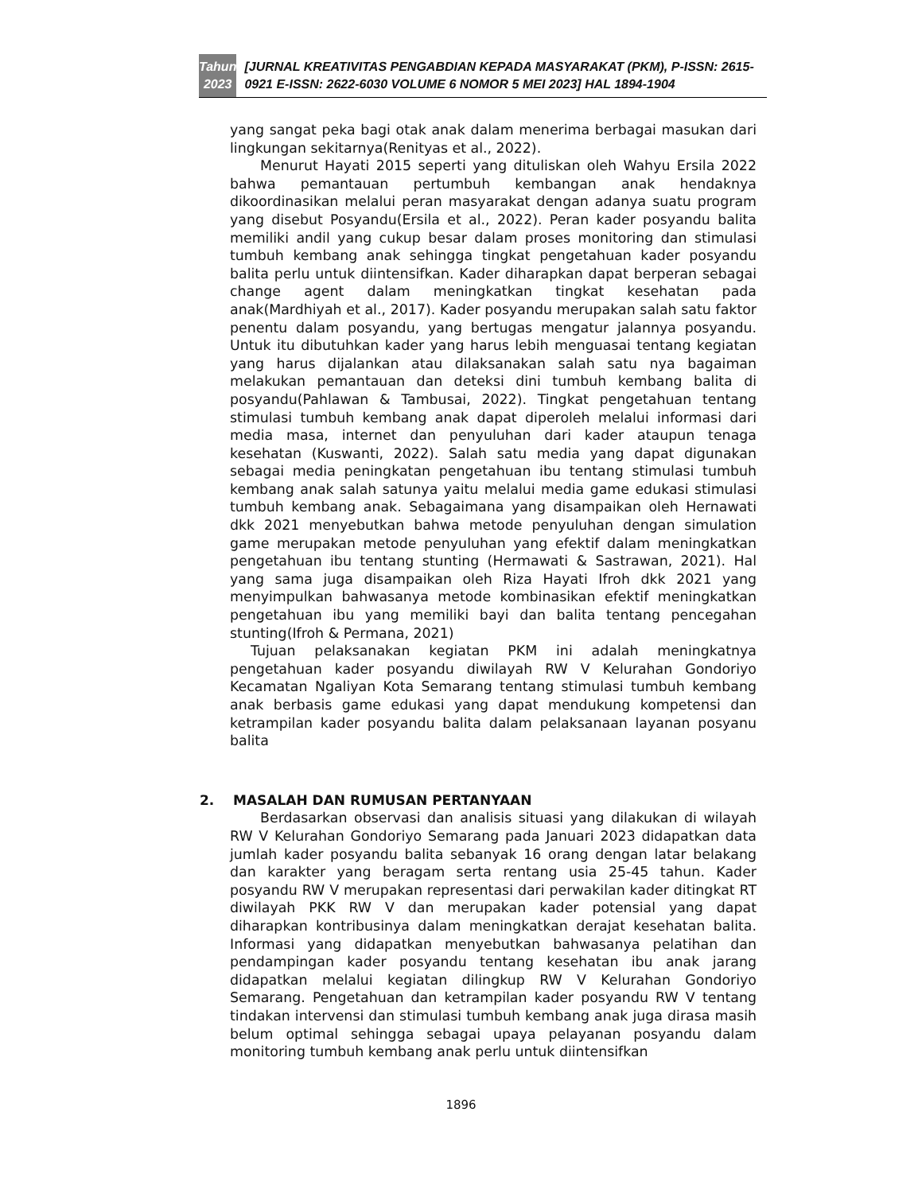Tahun
2023
[JURNAL KREATIVITAS PENGABDIAN KEPADA MASYARAKAT (PKM), P-ISSN: 2615-0921 E-ISSN: 2622-6030 VOLUME 6 NOMOR 5 MEI 2023] HAL 1894-1904
yang sangat peka bagi otak anak dalam menerima berbagai masukan dari lingkungan sekitarnya(Renityas et al., 2022).
Menurut Hayati 2015 seperti yang dituliskan oleh Wahyu Ersila 2022 bahwa pemantauan pertumbuh kembangan anak hendaknya dikoordinasikan melalui peran masyarakat dengan adanya suatu program yang disebut Posyandu(Ersila et al., 2022). Peran kader posyandu balita memiliki andil yang cukup besar dalam proses monitoring dan stimulasi tumbuh kembang anak sehingga tingkat pengetahuan kader posyandu balita perlu untuk diintensifkan. Kader diharapkan dapat berperan sebagai change agent dalam meningkatkan tingkat kesehatan pada anak(Mardhiyah et al., 2017). Kader posyandu merupakan salah satu faktor penentu dalam posyandu, yang bertugas mengatur jalannya posyandu. Untuk itu dibutuhkan kader yang harus lebih menguasai tentang kegiatan yang harus dijalankan atau dilaksanakan salah satu nya bagaiman melakukan pemantauan dan deteksi dini tumbuh kembang balita di posyandu(Pahlawan & Tambusai, 2022). Tingkat pengetahuan tentang stimulasi tumbuh kembang anak dapat diperoleh melalui informasi dari media masa, internet dan penyuluhan dari kader ataupun tenaga kesehatan (Kuswanti, 2022). Salah satu media yang dapat digunakan sebagai media peningkatan pengetahuan ibu tentang stimulasi tumbuh kembang anak salah satunya yaitu melalui media game edukasi stimulasi tumbuh kembang anak. Sebagaimana yang disampaikan oleh Hernawati dkk 2021 menyebutkan bahwa metode penyuluhan dengan simulation game merupakan metode penyuluhan yang efektif dalam meningkatkan pengetahuan ibu tentang stunting (Hermawati & Sastrawan, 2021). Hal yang sama juga disampaikan oleh Riza Hayati Ifroh dkk 2021 yang menyimpulkan bahwasanya metode kombinasikan efektif meningkatkan pengetahuan ibu yang memiliki bayi dan balita tentang pencegahan stunting(Ifroh & Permana, 2021)
Tujuan pelaksanakan kegiatan PKM ini adalah meningkatnya pengetahuan kader posyandu diwilayah RW V Kelurahan Gondoriyo Kecamatan Ngaliyan Kota Semarang tentang stimulasi tumbuh kembang anak berbasis game edukasi yang dapat mendukung kompetensi dan ketrampilan kader posyandu balita dalam pelaksanaan layanan posyanu balita
2. MASALAH DAN RUMUSAN PERTANYAAN
Berdasarkan observasi dan analisis situasi yang dilakukan di wilayah RW V Kelurahan Gondoriyo Semarang pada Januari 2023 didapatkan data jumlah kader posyandu balita sebanyak 16 orang dengan latar belakang dan karakter yang beragam serta rentang usia 25-45 tahun. Kader posyandu RW V merupakan representasi dari perwakilan kader ditingkat RT diwilayah PKK RW V dan merupakan kader potensial yang dapat diharapkan kontribusinya dalam meningkatkan derajat kesehatan balita. Informasi yang didapatkan menyebutkan bahwasanya pelatihan dan pendampingan kader posyandu tentang kesehatan ibu anak jarang didapatkan melalui kegiatan dilingkup RW V Kelurahan Gondoriyo Semarang. Pengetahuan dan ketrampilan kader posyandu RW V tentang tindakan intervensi dan stimulasi tumbuh kembang anak juga dirasa masih belum optimal sehingga sebagai upaya pelayanan posyandu dalam monitoring tumbuh kembang anak perlu untuk diintensifkan
1896